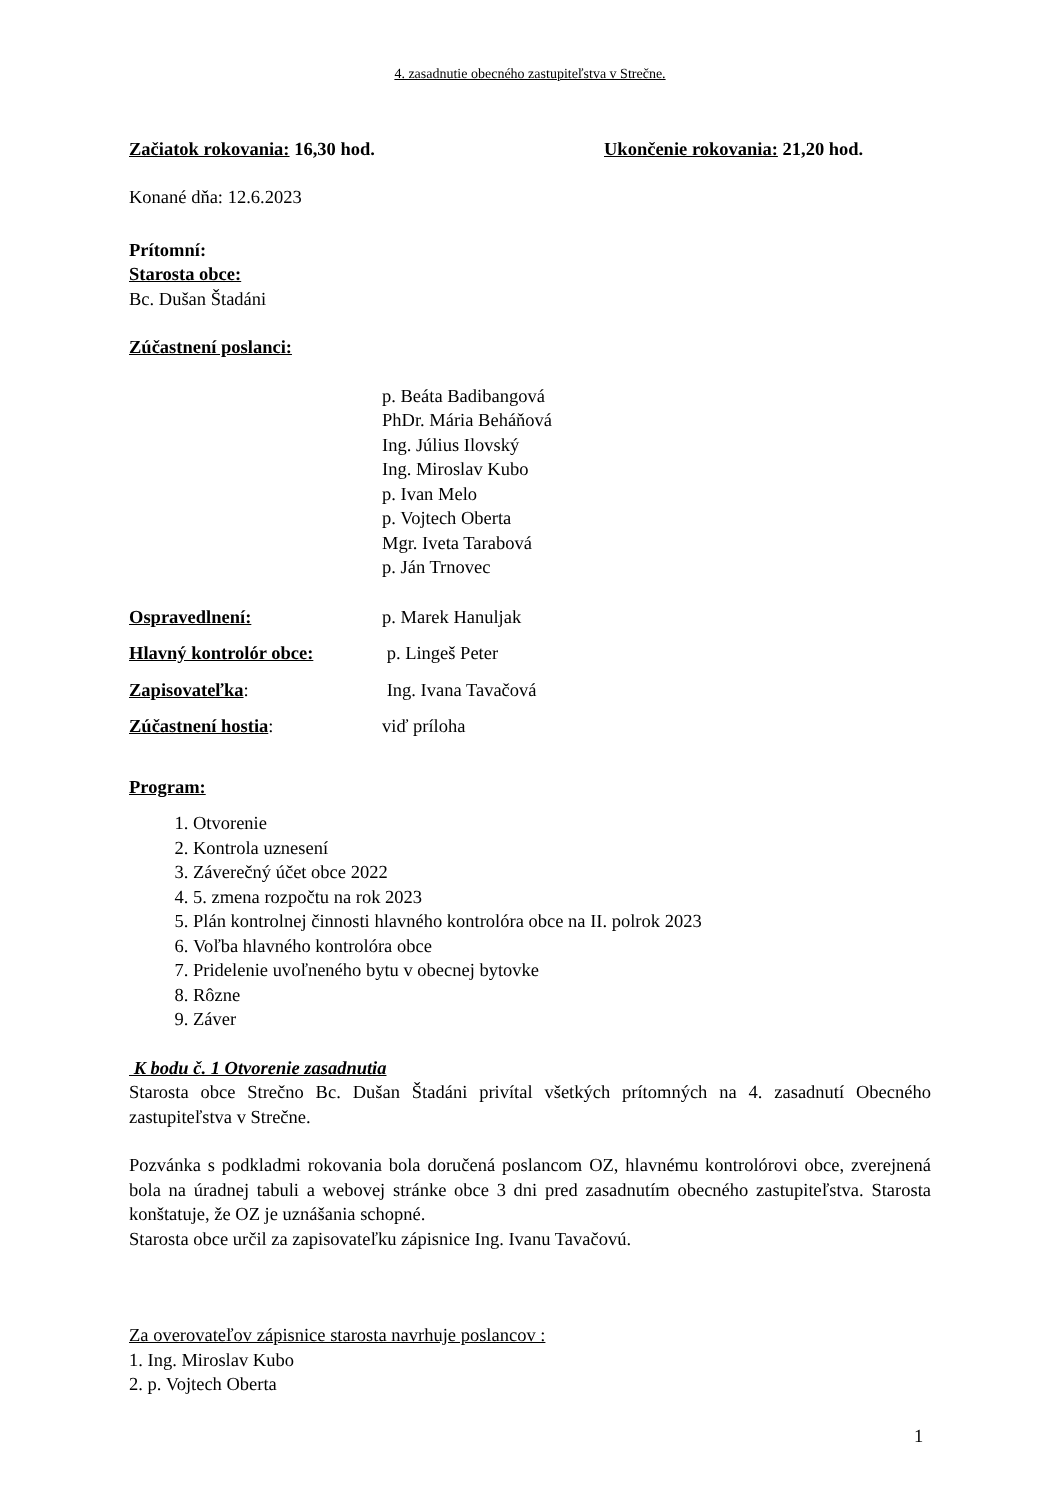4. zasadnutie obecného zastupiteľstva v Strečne.
Začiatok rokovania: 16,30 hod. Ukončenie rokovania: 21,20 hod.
Konané dňa: 12.6.2023
Prítomní:
Starosta obce:
Bc. Dušan Štadáni
Zúčastnení poslanci:
p. Beáta Badibangová
PhDr. Mária Beháňová
Ing. Július Ilovský
Ing. Miroslav Kubo
p. Ivan Melo
p. Vojtech Oberta
Mgr. Iveta Tarabová
p. Ján Trnovec
Ospravedlnení: p. Marek Hanuljak
Hlavný kontrolór obce: p. Lingeš Peter
Zapisovateľka: Ing. Ivana Tavačová
Zúčastnení hostia: viď príloha
Program:
1. Otvorenie
2. Kontrola uznesení
3. Záverečný účet obce 2022
4. 5. zmena rozpočtu na rok 2023
5. Plán kontrolnej činnosti hlavného kontrolóra obce na II. polrok 2023
6. Voľba hlavného kontrolóra obce
7. Pridelenie uvoľneného bytu v obecnej bytovke
8. Rôzne
9. Záver
K bodu č. 1 Otvorenie zasadnutia
Starosta obce Strečno Bc. Dušan Štadáni privítal všetkých prítomných na 4. zasadnutí Obecného zastupiteľstva v Strečne.
Pozvánka s podkladmi rokovania bola doručená poslancom OZ, hlavnému kontrolórovi obce, zverejnená bola na úradnej tabuli a webovej stránke obce 3 dni pred zasadnutím obecného zastupiteľstva. Starosta konštatuje, že OZ je uznášania schopné.
Starosta obce určil za zapisovateľku zápisnice Ing. Ivanu Tavačovú.
Za overovateľov zápisnice starosta navrhuje poslancov :
1. Ing. Miroslav Kubo
2. p. Vojtech Oberta
1